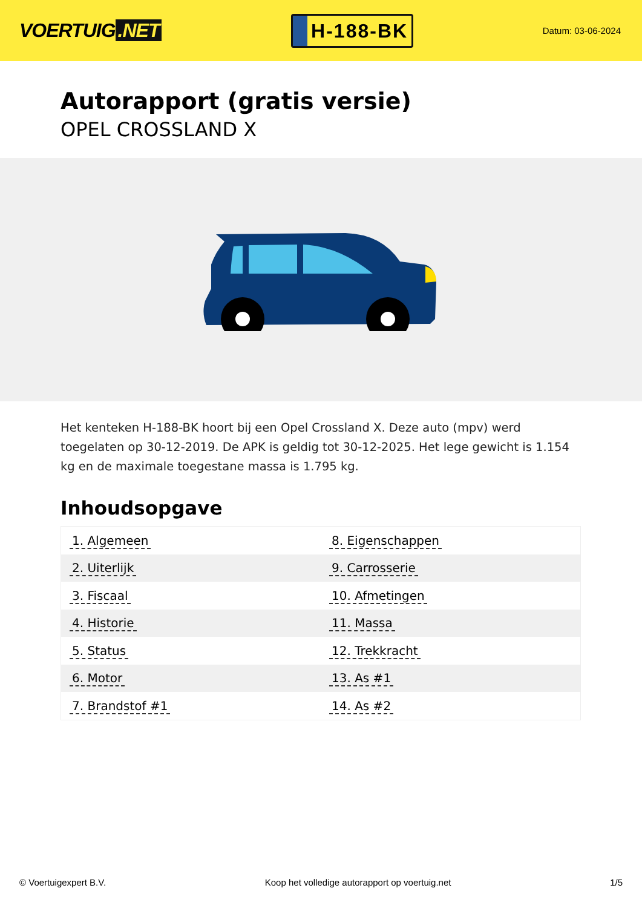VOERTUIG.NET
H-188-BK
Datum: 03-06-2024
Autorapport (gratis versie)
OPEL CROSSLAND X
Het kenteken H-188-BK hoort bij een Opel Crossland X. Deze auto (mpv) werd toegelaten op 30-12-2019. De APK is geldig tot 30-12-2025. Het lege gewicht is 1.154 kg en de maximale toegestane massa is 1.795 kg.
Inhoudsopgave
| 1. Algemeen | 8. Eigenschappen |
| 2. Uiterlijk | 9. Carrosserie |
| 3. Fiscaal | 10. Afmetingen |
| 4. Historie | 11. Massa |
| 5. Status | 12. Trekkracht |
| 6. Motor | 13. As #1 |
| 7. Brandstof #1 | 14. As #2 |
© Voertuigexpert B.V. Koop het volledige autorapport op voertuig.net 1/5